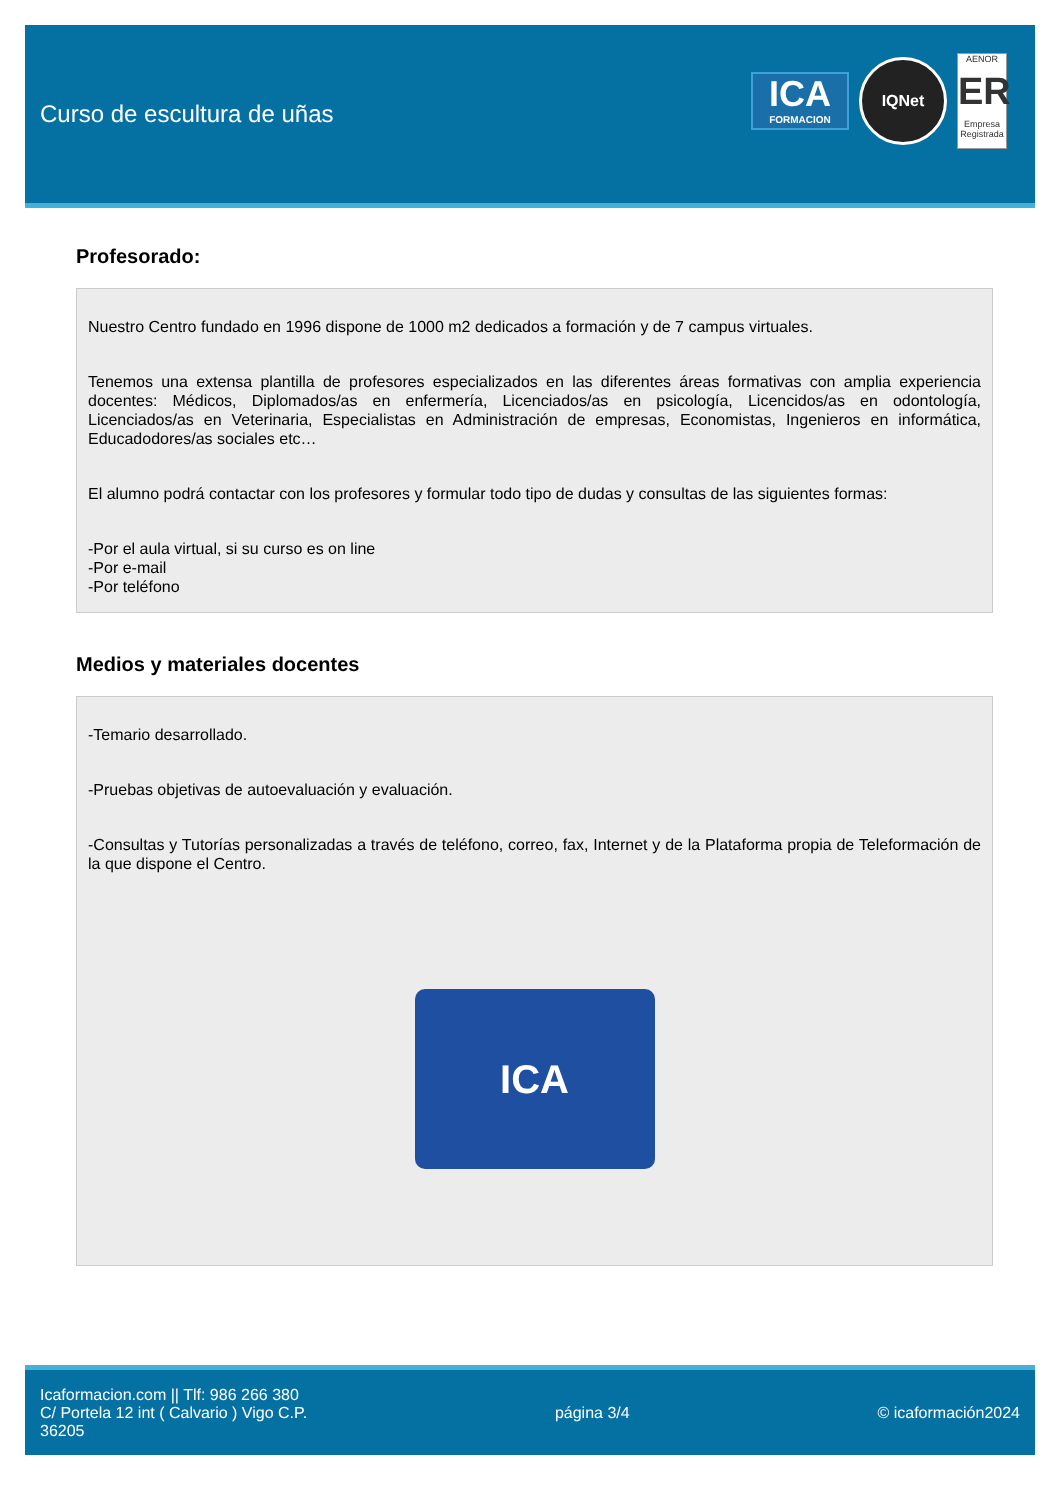Curso de escultura de uñas
ICA
FORMACION
IQNet
AENOR
ER
Empresa Registrada
Profesorado:
Nuestro Centro fundado en 1996 dispone de 1000 m2 dedicados a formación y de 7 campus virtuales.
Tenemos una extensa plantilla de profesores especializados en las diferentes áreas formativas con amplia experiencia docentes: Médicos, Diplomados/as en enfermería, Licenciados/as en psicología, Licencidos/as en odontología, Licenciados/as en Veterinaria, Especialistas en Administración de empresas, Economistas, Ingenieros en informática, Educadodores/as sociales etc…
El alumno podrá contactar con los profesores y formular todo tipo de dudas y consultas de las siguientes formas:
-Por el aula virtual, si su curso es on line
-Por e-mail
-Por teléfono
Medios y materiales docentes
-Temario desarrollado.
-Pruebas objetivas de autoevaluación y evaluación.
-Consultas y Tutorías personalizadas a través de teléfono, correo, fax, Internet y de la Plataforma propia de Teleformación de la que dispone el Centro.
ICA
Icaformacion.com || Tlf: 986 266 380
C/ Portela 12 int ( Calvario ) Vigo C.P.
36205
página 3/4 © icaformación2024